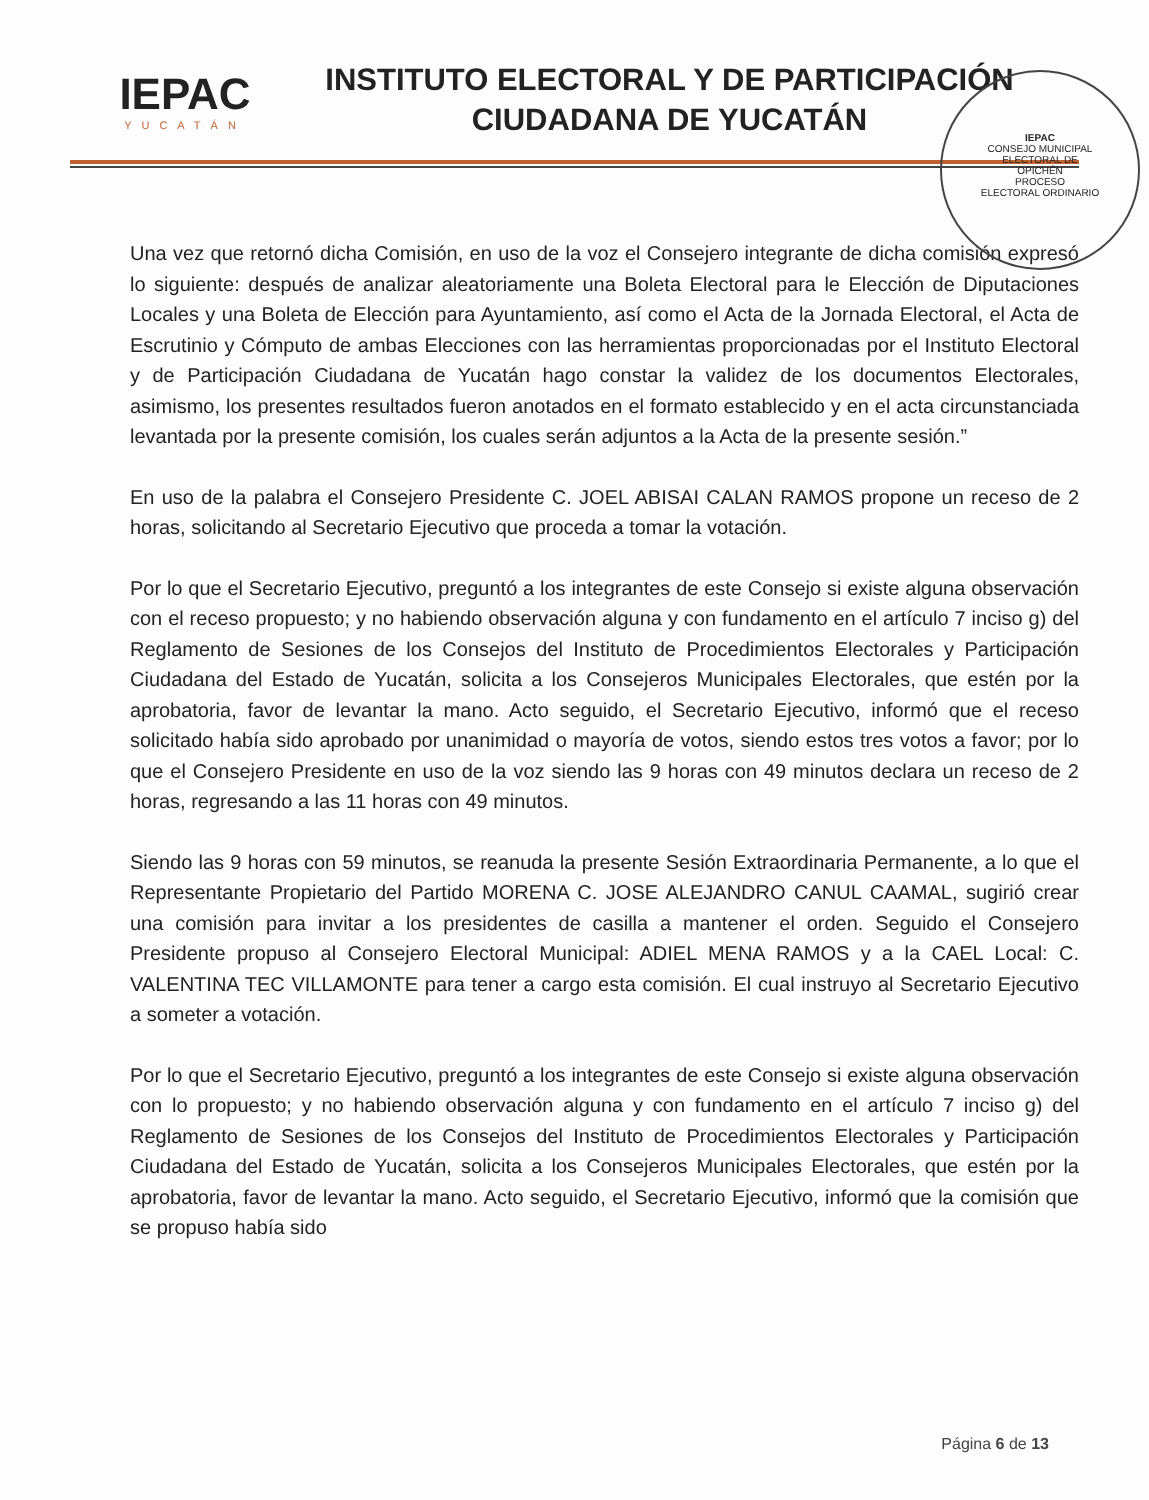IEPAC
YUCATÁN
INSTITUTO ELECTORAL Y DE PARTICIPACIÓN
CIUDADANA DE YUCATÁN
IEPAC
CONSEJO MUNICIPAL
ELECTORAL DE
OPICHÉN
PROCESO
ELECTORAL ORDINARIO
Una vez que retornó dicha Comisión, en uso de la voz el Consejero integrante de dicha comisión expresó lo siguiente: después de analizar aleatoriamente una Boleta Electoral para le Elección de Diputaciones Locales y una Boleta de Elección para Ayuntamiento, así como el Acta de la Jornada Electoral, el Acta de Escrutinio y Cómputo de ambas Elecciones con las herramientas proporcionadas por el Instituto Electoral y de Participación Ciudadana de Yucatán hago constar la validez de los documentos Electorales, asimismo, los presentes resultados fueron anotados en el formato establecido y en el acta circunstanciada levantada por la presente comisión, los cuales serán adjuntos a la Acta de la presente sesión.”
En uso de la palabra el Consejero Presidente C. JOEL ABISAI CALAN RAMOS propone un receso de 2 horas, solicitando al Secretario Ejecutivo que proceda a tomar la votación.
Por lo que el Secretario Ejecutivo, preguntó a los integrantes de este Consejo si existe alguna observación con el receso propuesto; y no habiendo observación alguna y con fundamento en el artículo 7 inciso g) del Reglamento de Sesiones de los Consejos del Instituto de Procedimientos Electorales y Participación Ciudadana del Estado de Yucatán, solicita a los Consejeros Municipales Electorales, que estén por la aprobatoria, favor de levantar la mano. Acto seguido, el Secretario Ejecutivo, informó que el receso solicitado había sido aprobado por unanimidad o mayoría de votos, siendo estos tres votos a favor; por lo que el Consejero Presidente en uso de la voz siendo las 9 horas con 49 minutos declara un receso de 2 horas, regresando a las 11 horas con 49 minutos.
Siendo las 9 horas con 59 minutos, se reanuda la presente Sesión Extraordinaria Permanente, a lo que el Representante Propietario del Partido MORENA C. JOSE ALEJANDRO CANUL CAAMAL, sugirió crear una comisión para invitar a los presidentes de casilla a mantener el orden. Seguido el Consejero Presidente propuso al Consejero Electoral Municipal: ADIEL MENA RAMOS y a la CAEL Local: C. VALENTINA TEC VILLAMONTE para tener a cargo esta comisión. El cual instruyo al Secretario Ejecutivo a someter a votación.
Por lo que el Secretario Ejecutivo, preguntó a los integrantes de este Consejo si existe alguna observación con lo propuesto; y no habiendo observación alguna y con fundamento en el artículo 7 inciso g) del Reglamento de Sesiones de los Consejos del Instituto de Procedimientos Electorales y Participación Ciudadana del Estado de Yucatán, solicita a los Consejeros Municipales Electorales, que estén por la aprobatoria, favor de levantar la mano. Acto seguido, el Secretario Ejecutivo, informó que la comisión que se propuso había sido
Página 6 de 13